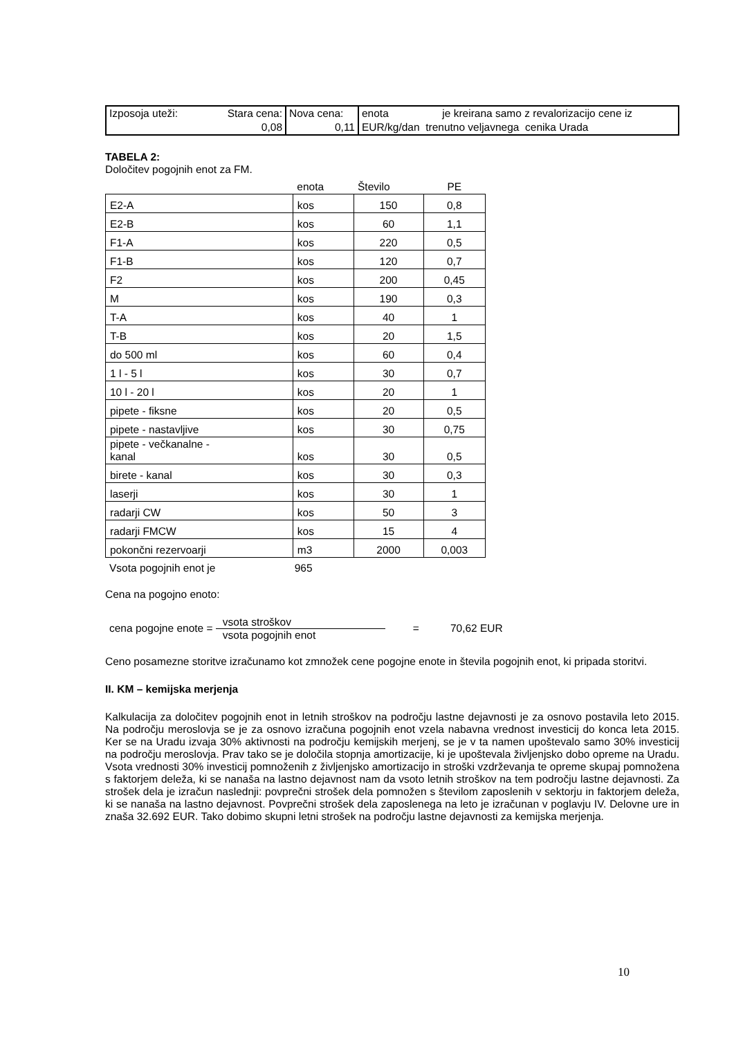| Izposoja uteži: Stara cena: 0,08 | Nova cena: 0,11 | enota je kreirana samo z revalorizacijo cene iz EUR/kg/dan trenutno veljavnega cenika Urada |
TABELA 2:
Določitev pogojnih enot za FM.
| | enota | Število | PE |
| E2-A | kos | 150 | 0,8 |
| E2-B | kos | 60 | 1,1 |
| F1-A | kos | 220 | 0,5 |
| F1-B | kos | 120 | 0,7 |
| F2 | kos | 200 | 0,45 |
| M | kos | 190 | 0,3 |
| T-A | kos | 40 | 1 |
| T-B | kos | 20 | 1,5 |
| do 500 ml | kos | 60 | 0,4 |
| 1 l - 5 l | kos | 30 | 0,7 |
| 10 l - 20 l | kos | 20 | 1 |
| pipete - fiksne | kos | 20 | 0,5 |
| pipete - nastavljive | kos | 30 | 0,75 |
| pipete - večkanalne - kanal | kos | 30 | 0,5 |
| birete - kanal | kos | 30 | 0,3 |
| laserji | kos | 30 | 1 |
| radarji CW | kos | 50 | 3 |
| radarji FMCW | kos | 15 | 4 |
| pokončni rezervoarji | m3 | 2000 | 0,003 |
Vsota pogojnih enot je 965
Cena na pogojno enoto:
cena pogojne enote = vsota stroškov vsota pogojnih enot = 70,62 EUR
Ceno posamezne storitve izračunamo kot zmnožek cene pogojne enote in števila pogojnih enot, ki pripada storitvi.
II. KM – kemijska merjenja
Kalkulacija za določitev pogojnih enot in letnih stroškov na področju lastne dejavnosti je za osnovo postavila leto 2015. Na področju meroslovja se je za osnovo izračuna pogojnih enot vzela nabavna vrednost investicij do konca leta 2015. Ker se na Uradu izvaja 30% aktivnosti na področju kemijskih merjenj, se je v ta namen upoštevalo samo 30% investicij na področju meroslovja. Prav tako se je določila stopnja amortizacije, ki je upoštevala življenjsko dobo opreme na Uradu. Vsota vrednosti 30% investicij pomnoženih z življenjsko amortizacijo in stroški vzdrževanja te opreme skupaj pomnožena s faktorjem deleža, ki se nanaša na lastno dejavnost nam da vsoto letnih stroškov na tem področju lastne dejavnosti. Za strošek dela je izračun naslednji: povprečni strošek dela pomnožen s številom zaposlenih v sektorju in faktorjem deleža, ki se nanaša na lastno dejavnost. Povprečni strošek dela zaposlenega na leto je izračunan v poglavju IV. Delovne ure in znaša 32.692 EUR. Tako dobimo skupni letni strošek na področju lastne dejavnosti za kemijska merjenja.
10